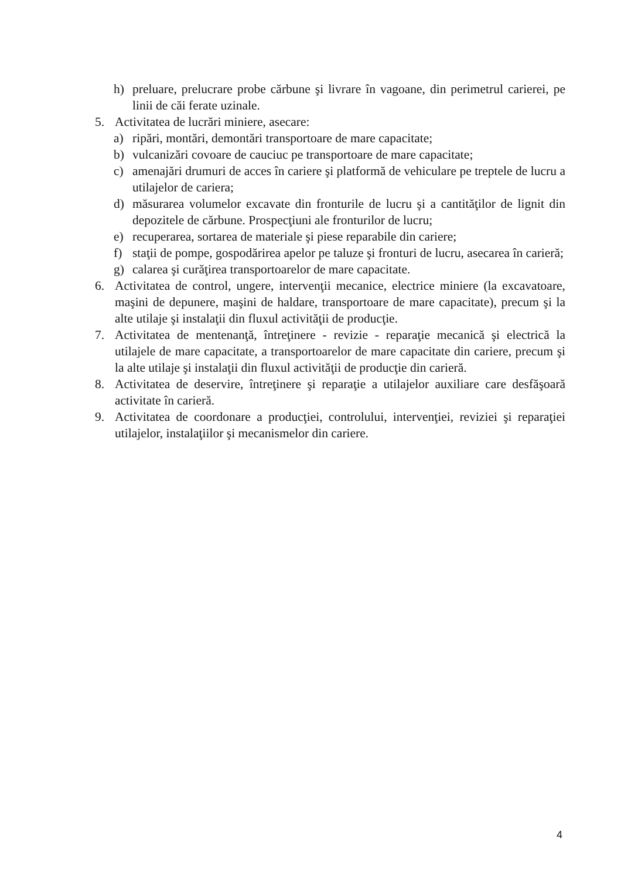h) preluare, prelucrare probe cărbune şi livrare în vagoane, din perimetrul carierei, pe linii de căi ferate uzinale.
5. Activitatea de lucrări miniere, asecare:
a) ripări, montări, demontări transportoare de mare capacitate;
b) vulcanizări covoare de cauciuc pe transportoare de mare capacitate;
c) amenajări drumuri de acces în cariere şi platformă de vehiculare pe treptele de lucru a utilajelor de cariera;
d) măsurarea volumelor excavate din fronturile de lucru şi a cantităţilor de lignit din depozitele de cărbune. Prospecţiuni ale fronturilor de lucru;
e) recuperarea, sortarea de materiale şi piese reparabile din cariere;
f) staţii de pompe, gospodărirea apelor pe taluze şi fronturi de lucru, asecarea în carieră;
g) calarea şi curăţirea transportoarelor de mare capacitate.
6. Activitatea de control, ungere, intervenţii mecanice, electrice miniere (la excavatoare, maşini de depunere, maşini de haldare, transportoare de mare capacitate), precum şi la alte utilaje şi instalaţii din fluxul activităţii de producţie.
7. Activitatea de mentenanţă, întreţinere - revizie - reparaţie mecanică şi electrică la utilajele de mare capacitate, a transportoarelor de mare capacitate din cariere, precum şi la alte utilaje şi instalaţii din fluxul activităţii de producţie din carieră.
8. Activitatea de deservire, întreţinere şi reparaţie a utilajelor auxiliare care desfăşoară activitate în carieră.
9. Activitatea de coordonare a producţiei, controlului, intervenţiei, reviziei şi reparaţiei utilajelor, instalaţiilor şi mecanismelor din cariere.
4